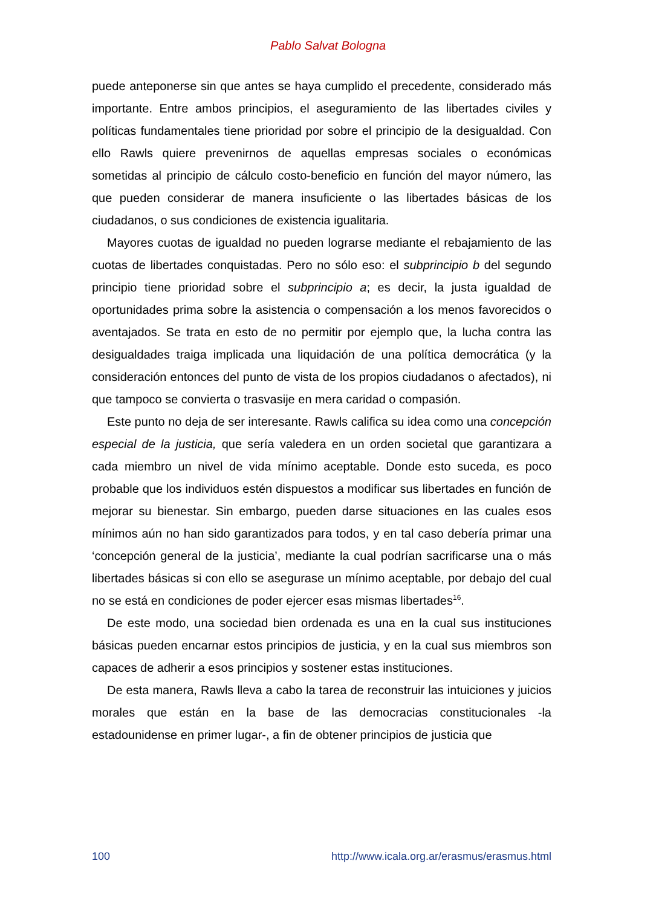Pablo Salvat Bologna
puede anteponerse sin que antes se haya cumplido el precedente, considerado más importante. Entre ambos principios, el aseguramiento de las libertades civiles y políticas fundamentales tiene prioridad por sobre el principio de la desigualdad. Con ello Rawls quiere prevenirnos de aquellas empresas sociales o económicas sometidas al principio de cálculo costo-beneficio en función del mayor número, las que pueden considerar de manera insuficiente o las libertades básicas de los ciudadanos, o sus condiciones de existencia igualitaria.
Mayores cuotas de igualdad no pueden lograrse mediante el rebajamiento de las cuotas de libertades conquistadas. Pero no sólo eso: el subprincipio b del segundo principio tiene prioridad sobre el subprincipio a; es decir, la justa igualdad de oportunidades prima sobre la asistencia o compensación a los menos favorecidos o aventajados. Se trata en esto de no permitir por ejemplo que, la lucha contra las desigualdades traiga implicada una liquidación de una política democrática (y la consideración entonces del punto de vista de los propios ciudadanos o afectados), ni que tampoco se convierta o trasvasije en mera caridad o compasión.
Este punto no deja de ser interesante. Rawls califica su idea como una concepción especial de la justicia, que sería valedera en un orden societal que garantizara a cada miembro un nivel de vida mínimo aceptable. Donde esto suceda, es poco probable que los individuos estén dispuestos a modificar sus libertades en función de mejorar su bienestar. Sin embargo, pueden darse situaciones en las cuales esos mínimos aún no han sido garantizados para todos, y en tal caso debería primar una ‘concepción general de la justicia’, mediante la cual podrían sacrificarse una o más libertades básicas si con ello se asegurase un mínimo aceptable, por debajo del cual no se está en condiciones de poder ejercer esas mismas libertades<sup>16</sup>.
De este modo, una sociedad bien ordenada es una en la cual sus instituciones básicas pueden encarnar estos principios de justicia, y en la cual sus miembros son capaces de adherir a esos principios y sostener estas instituciones.
De esta manera, Rawls lleva a cabo la tarea de reconstruir las intuiciones y juicios morales que están en la base de las democracias constitucionales -la estadounidense en primer lugar-, a fin de obtener principios de justicia que
100 http://www.icala.org.ar/erasmus/erasmus.html